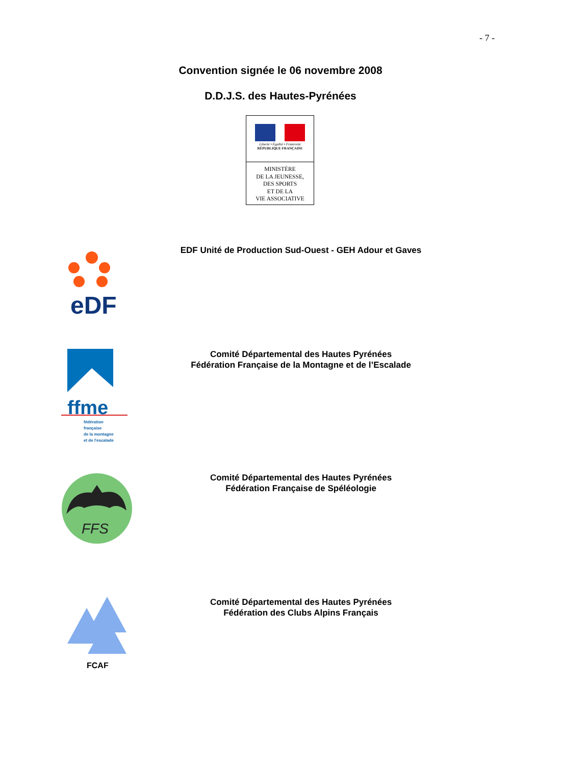- 7 -
Convention signée le 06 novembre 2008
D.D.J.S. des Hautes-Pyrénées
Liberté • Égalité • Fraternité
RÉPUBLIQUE FRANÇAISE
MINISTÈRE
DE LA JEUNESSE,
DES SPORTS
ET DE LA
VIE ASSOCIATIVE
eDF
EDF Unité de Production Sud-Ouest - GEH Adour et Gaves
ffme
fédération
française
de la montagne
et de l'escalade
Comité Départemental des Hautes Pyrénées
Fédération Française de la Montagne et de l’Escalade
FFS
Comité Départemental des Hautes Pyrénées
Fédération Française de Spéléologie
FCAF
Comité Départemental des Hautes Pyrénées
Fédération des Clubs Alpins Français